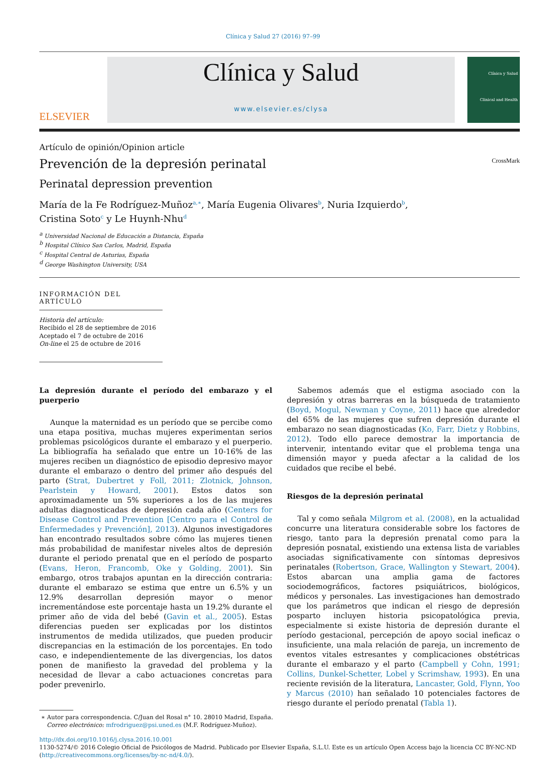Clínica y Salud 27 (2016) 97–99
ELSEVIER
Clínica y Salud
www.elsevier.es/clysa
Clínica y Salud
Clinical and Health
Artículo de opinión/Opinion article
Prevención de la depresión perinatal CrossMark
Perinatal depression prevention
María de la Fe Rodríguez-Muñoz<sup>a,∗</sup>, María Eugenia Olivares<sup>b</sup>, Nuria Izquierdo<sup>b</sup>,
Cristina Soto<sup>c</sup> y Le Huynh-Nhu<sup>d</sup>
<sup>a</sup> Universidad Nacional de Educación a Distancia, España
<sup>b</sup> Hospital Clínico San Carlos, Madrid, España
<sup>c</sup> Hospital Central de Asturias, España
<sup>d</sup> George Washington University, USA
INFORMACIÓN DEL ARTÍCULO
Historia del artículo:
Recibido el 28 de septiembre de 2016
Aceptado el 7 de octubre de 2016
On-line el 25 de octubre de 2016
La depresión durante el período del embarazo y el puerperio
Aunque la maternidad es un período que se percibe como una etapa positiva, muchas mujeres experimentan serios problemas psicológicos durante el embarazo y el puerperio. La bibliografía ha señalado que entre un 10-16% de las mujeres reciben un diagnóstico de episodio depresivo mayor durante el embarazo o dentro del primer año después del parto (Strat, Dubertret y Foll, 2011; Zlotnick, Johnson, Pearlstein y Howard, 2001). Estos datos son aproximadamente un 5% superiores a los de las mujeres adultas diagnosticadas de depresión cada año (Centers for Disease Control and Prevention [Centro para el Control de Enfermedades y Prevención], 2013). Algunos investigadores han encontrado resultados sobre cómo las mujeres tienen más probabilidad de manifestar niveles altos de depresión durante el periodo prenatal que en el período de posparto (Evans, Heron, Francomb, Oke y Golding, 2001). Sin embargo, otros trabajos apuntan en la dirección contraria: durante el embarazo se estima que entre un 6.5% y un 12.9% desarrollan depresión mayor o menor incrementándose este porcentaje hasta un 19.2% durante el primer año de vida del bebé (Gavin et al., 2005). Estas diferencias pueden ser explicadas por los distintos instrumentos de medida utilizados, que pueden producir discrepancias en la estimación de los porcentajes. En todo caso, e independientemente de las divergencias, los datos ponen de manifiesto la gravedad del problema y la necesidad de llevar a cabo actuaciones concretas para poder prevenirlo.
∗ Autor para correspondencia. C/Juan del Rosal n° 10. 28010 Madrid, España.
Correo electrónico: mfrodriguez@psi.uned.es (M.F. Rodríguez-Muñoz).
Sabemos además que el estigma asociado con la depresión y otras barreras en la búsqueda de tratamiento (Boyd, Mogul, Newman y Coyne, 2011) hace que alrededor del 65% de las mujeres que sufren depresión durante el embarazo no sean diagnosticadas (Ko, Farr, Dietz y Robbins, 2012). Todo ello parece demostrar la importancia de intervenir, intentando evitar que el problema tenga una dimensión mayor y pueda afectar a la calidad de los cuidados que recibe el bebé.
Riesgos de la depresión perinatal
Tal y como señala Milgrom et al. (2008), en la actualidad concurre una literatura considerable sobre los factores de riesgo, tanto para la depresión prenatal como para la depresión posnatal, existiendo una extensa lista de variables asociadas significativamente con síntomas depresivos perinatales (Robertson, Grace, Wallington y Stewart, 2004). Estos abarcan una amplia gama de factores sociodemográficos, factores psiquiátricos, biológicos, médicos y personales. Las investigaciones han demostrado que los parámetros que indican el riesgo de depresión posparto incluyen historia psicopatológica previa, especialmente si existe historia de depresión durante el período gestacional, percepción de apoyo social ineficaz o insuficiente, una mala relación de pareja, un incremento de eventos vitales estresantes y complicaciones obstétricas durante el embarazo y el parto (Campbell y Cohn, 1991; Collins, Dunkel-Schetter, Lobel y Scrimshaw, 1993). En una reciente revisión de la literatura, Lancaster, Gold, Flynn, Yoo y Marcus (2010) han señalado 10 potenciales factores de riesgo durante el período prenatal (Tabla 1).
http://dx.doi.org/10.1016/j.clysa.2016.10.001
1130-5274/© 2016 Colegio Oficial de Psicólogos de Madrid. Publicado por Elsevier España, S.L.U. Este es un artículo Open Access bajo la licencia CC BY-NC-ND (http://creativecommons.org/licenses/by-nc-nd/4.0/).